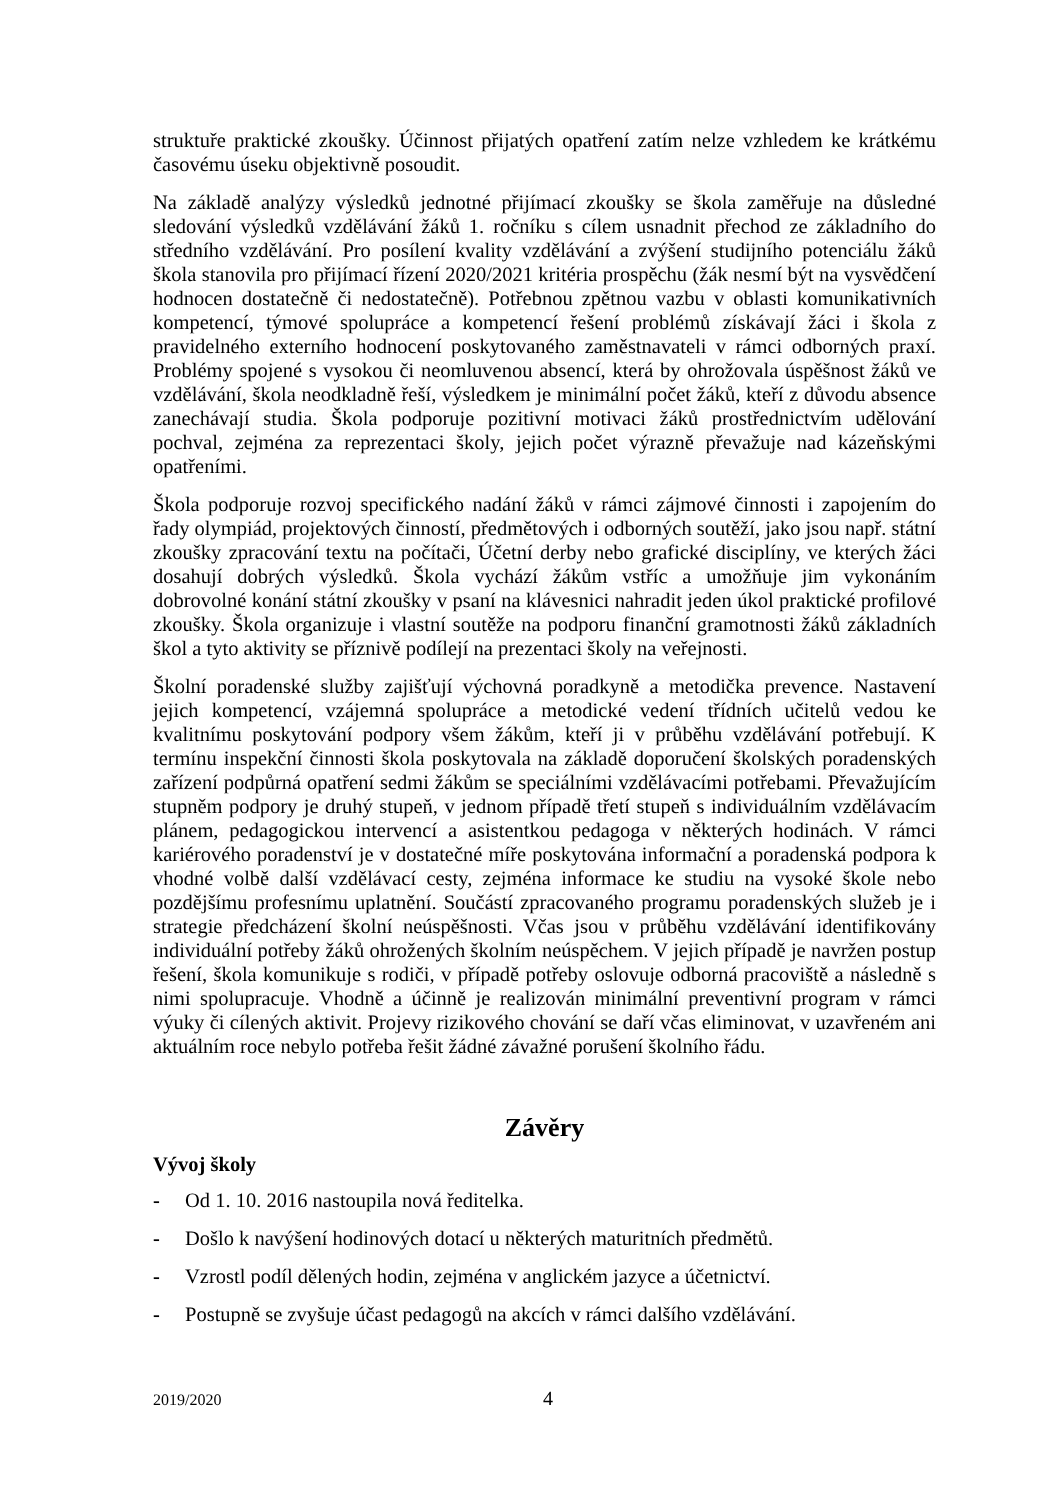struktuře praktické zkoušky. Účinnost přijatých opatření zatím nelze vzhledem ke krátkému časovému úseku objektivně posoudit.
Na základě analýzy výsledků jednotné přijímací zkoušky se škola zaměřuje na důsledné sledování výsledků vzdělávání žáků 1. ročníku s cílem usnadnit přechod ze základního do středního vzdělávání. Pro posílení kvality vzdělávání a zvýšení studijního potenciálu žáků škola stanovila pro přijímací řízení 2020/2021 kritéria prospěchu (žák nesmí být na vysvědčení hodnocen dostatečně či nedostatečně). Potřebnou zpětnou vazbu v oblasti komunikativních kompetencí, týmové spolupráce a kompetencí řešení problémů získávají žáci i škola z pravidelného externího hodnocení poskytovaného zaměstnavateli v rámci odborných praxí. Problémy spojené s vysokou či neomluvenou absencí, která by ohrožovala úspěšnost žáků ve vzdělávání, škola neodkladně řeší, výsledkem je minimální počet žáků, kteří z důvodu absence zanechávají studia. Škola podporuje pozitivní motivaci žáků prostřednictvím udělování pochval, zejména za reprezentaci školy, jejich počet výrazně převažuje nad kázeňskými opatřeními.
Škola podporuje rozvoj specifického nadání žáků v rámci zájmové činnosti i zapojením do řady olympiád, projektových činností, předmětových i odborných soutěží, jako jsou např. státní zkoušky zpracování textu na počítači, Účetní derby nebo grafické disciplíny, ve kterých žáci dosahují dobrých výsledků. Škola vychází žákům vstříc a umožňuje jim vykonáním dobrovolné konání státní zkoušky v psaní na klávesnici nahradit jeden úkol praktické profilové zkoušky. Škola organizuje i vlastní soutěže na podporu finanční gramotnosti žáků základních škol a tyto aktivity se příznivě podílejí na prezentaci školy na veřejnosti.
Školní poradenské služby zajišťují výchovná poradkyně a metodička prevence. Nastavení jejich kompetencí, vzájemná spolupráce a metodické vedení třídních učitelů vedou ke kvalitnímu poskytování podpory všem žákům, kteří ji v průběhu vzdělávání potřebují. K termínu inspekční činnosti škola poskytovala na základě doporučení školských poradenských zařízení podpůrná opatření sedmi žákům se speciálními vzdělávacími potřebami. Převažujícím stupněm podpory je druhý stupeň, v jednom případě třetí stupeň s individuálním vzdělávacím plánem, pedagogickou intervencí a asistentkou pedagoga v některých hodinách. V rámci kariérového poradenství je v dostatečné míře poskytována informační a poradenská podpora k vhodné volbě další vzdělávací cesty, zejména informace ke studiu na vysoké škole nebo pozdějšímu profesnímu uplatnění. Součástí zpracovaného programu poradenských služeb je i strategie předcházení školní neúspěšnosti. Včas jsou v průběhu vzdělávání identifikovány individuální potřeby žáků ohrožených školním neúspěchem. V jejich případě je navržen postup řešení, škola komunikuje s rodiči, v případě potřeby oslovuje odborná pracoviště a následně s nimi spolupracuje. Vhodně a účinně je realizován minimální preventivní program v rámci výuky či cílených aktivit. Projevy rizikového chování se daří včas eliminovat, v uzavřeném ani aktuálním roce nebylo potřeba řešit žádné závažné porušení školního řádu.
Závěry
Vývoj školy
- Od 1. 10. 2016 nastoupila nová ředitelka.
- Došlo k navýšení hodinových dotací u některých maturitních předmětů.
- Vzrostl podíl dělených hodin, zejména v anglickém jazyce a účetnictví.
- Postupně se zvyšuje účast pedagogů na akcích v rámci dalšího vzdělávání.
2019/2020 4